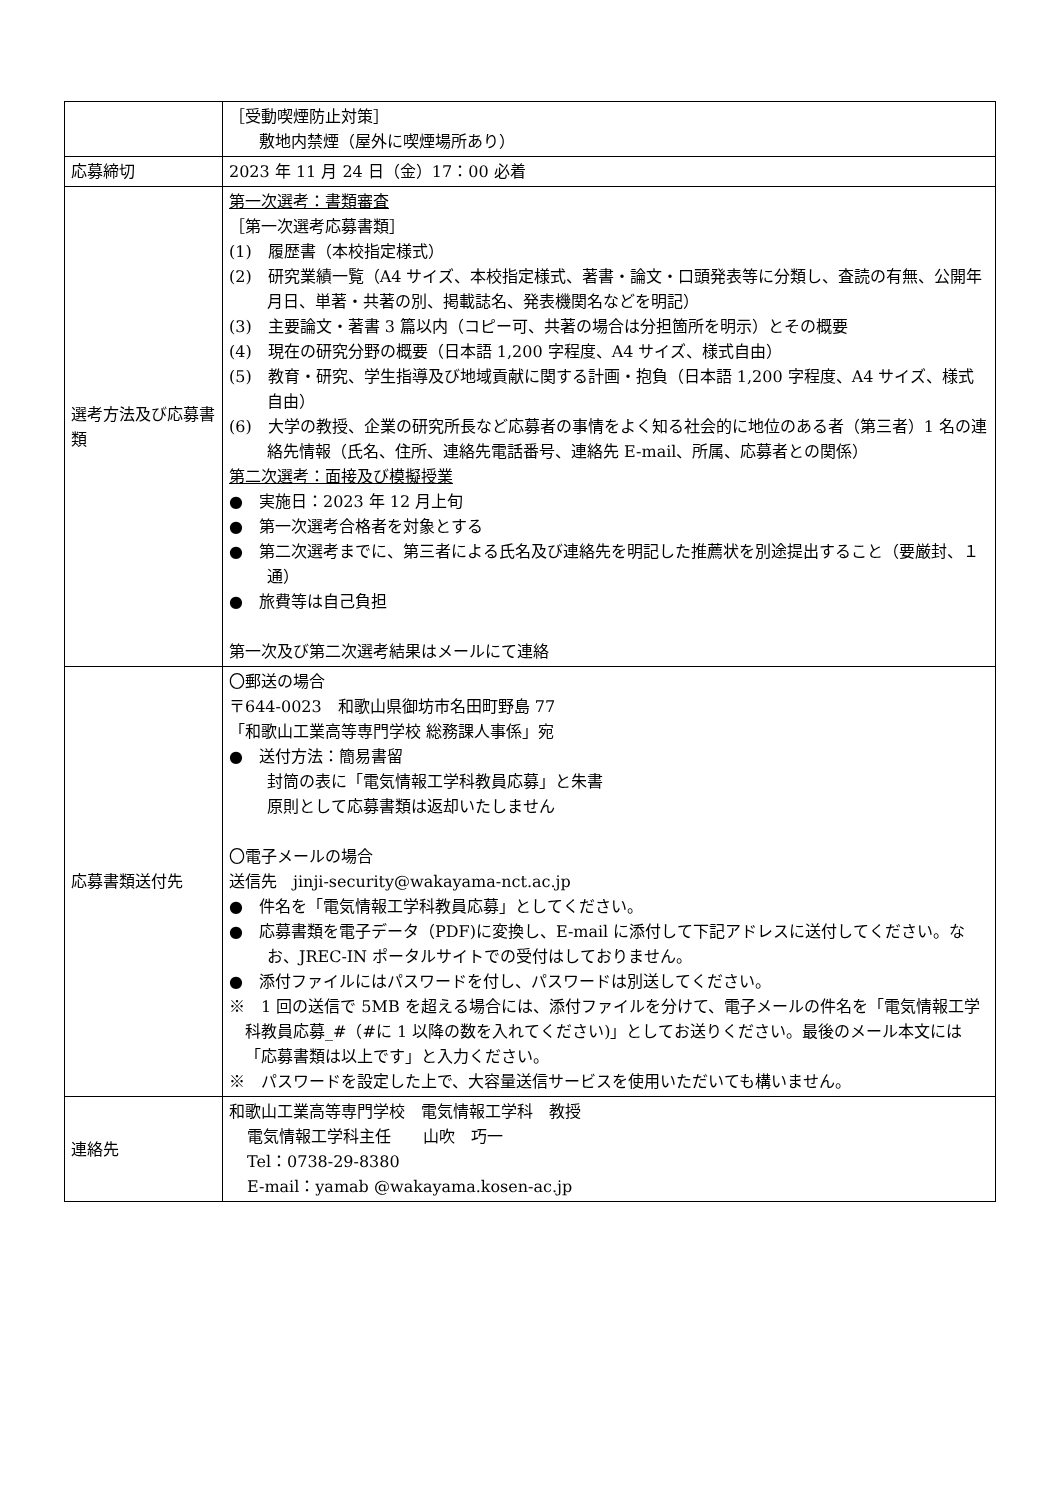| | ［受動喫煙防止対策］ 敷地内禁煙（屋外に喫煙場所あり） |
| 応募締切 | 2023 年 11 月 24 日（金）17：00 必着 |
| 選考方法及び応募書類 | 第一次選考：書類審査 ［第一次選考応募書類］ (1) 履歴書（本校指定様式） (2) 研究業績一覧（A4 サイズ、本校指定様式、著書・論文・口頭発表等に分類し、査読の有無、公開年月日、単著・共著の別、掲載誌名、発表機関名などを明記） (3) 主要論文・著書 3 篇以内（コピー可、共著の場合は分担箇所を明示）とその概要 (4) 現在の研究分野の概要（日本語 1,200 字程度、A4 サイズ、様式自由） (5) 教育・研究、学生指導及び地域貢献に関する計画・抱負（日本語 1,200 字程度、A4 サイズ、様式自由） (6) 大学の教授、企業の研究所長など応募者の事情をよく知る社会的に地位のある者（第三者）1 名の連絡先情報（氏名、住所、連絡先電話番号、連絡先 E-mail、所属、応募者との関係） 第二次選考：面接及び模擬授業 ● 実施日：2023 年 12 月上旬 ● 第一次選考合格者を対象とする ● 第二次選考までに、第三者による氏名及び連絡先を明記した推薦状を別途提出すること（要厳封、１通） ● 旅費等は自己負担 第一次及び第二次選考結果はメールにて連絡 |
| 応募書類送付先 | 〇郵送の場合 〒644-0023 和歌山県御坊市名田町野島 77 「和歌山工業高等専門学校 総務課人事係」宛 ● 送付方法：簡易書留 封筒の表に「電気情報工学科教員応募」と朱書 原則として応募書類は返却いたしません 〇電子メールの場合 送信先 jinji-security@wakayama-nct.ac.jp ● 件名を「電気情報工学科教員応募」としてください。 ● 応募書類を電子データ（PDF)に変換し、E-mail に添付して下記アドレスに送付してください。なお、JREC-IN ポータルサイトでの受付はしておりません。 ● 添付ファイルにはパスワードを付し、パスワードは別送してください。 ※ 1 回の送信で 5MB を超える場合には、添付ファイルを分けて、電子メールの件名を「電気情報工学科教員応募_#（#に 1 以降の数を入れてください)」としてお送りください。最後のメール本文には「応募書類は以上です」と入力ください。 ※ パスワードを設定した上で、大容量送信サービスを使用いただいても構いません。 |
| 連絡先 | 和歌山工業高等専門学校 電気情報工学科 教授 電気情報工学科主任 山吹 巧一 Tel：0738-29-8380 E-mail：yamab @wakayama.kosen-ac.jp |